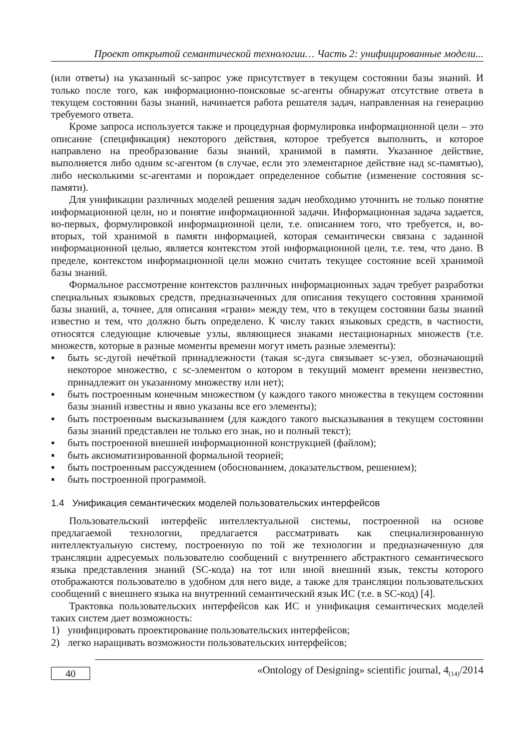Проект открытой семантической технологии… Часть 2: унифицированные модели...
(или ответы) на указанный sc-запрос уже присутствует в текущем состоянии базы знаний. И только после того, как информационно-поисковые sc-агенты обнаружат отсутствие ответа в текущем состоянии базы знаний, начинается работа решателя задач, направленная на генерацию требуемого ответа.
Кроме запроса используется также и процедурная формулировка информационной цели – это описание (спецификация) некоторого действия, которое требуется выполнить, и которое направлено на преобразование базы знаний, хранимой в памяти. Указанное действие, выполняется либо одним sc-агентом (в случае, если это элементарное действие над sc-памятью), либо несколькими sc-агентами и порождает определенное событие (изменение состояния sc-памяти).
Для унификации различных моделей решения задач необходимо уточнить не только понятие информационной цели, но и понятие информационной задачи. Информационная задача задается, во-первых, формулировкой информационной цели, т.е. описанием того, что требуется, и, во-вторых, той хранимой в памяти информацией, которая семантически связана с заданной информационной целью, является контекстом этой информационной цели, т.е. тем, что дано. В пределе, контекстом информационной цели можно считать текущее состояние всей хранимой базы знаний.
Формальное рассмотрение контекстов различных информационных задач требует разработки специальных языковых средств, предназначенных для описания текущего состояния хранимой базы знаний, а, точнее, для описания «грани» между тем, что в текущем состоянии базы знаний известно и тем, что должно быть определено. К числу таких языковых средств, в частности, относятся следующие ключевые узлы, являющиеся знаками нестационарных множеств (т.е. множеств, которые в разные моменты времени могут иметь разные элементы):
▪ быть sc-дугой нечёткой принадлежности (такая sc-дуга связывает sc-узел, обозначающий некоторое множество, с sc-элементом о котором в текущий момент времени неизвестно, принадлежит он указанному множеству или нет);
▪ быть построенным конечным множеством (у каждого такого множества в текущем состоянии базы знаний известны и явно указаны все его элементы);
▪ быть построенным высказыванием (для каждого такого высказывания в текущем состоянии базы знаний представлен не только его знак, но и полный текст);
▪ быть построенной внешней информационной конструкцией (файлом);
▪ быть аксиоматизированной формальной теорией;
▪ быть построенным рассуждением (обоснованием, доказательством, решением);
▪ быть построенной программой.
1.4 Унификация семантических моделей пользовательских интерфейсов
Пользовательский интерфейс интеллектуальной системы, построенной на основе предлагаемой технологии, предлагается рассматривать как специализированную интеллектуальную систему, построенную по той же технологии и предназначенную для трансляции адресуемых пользователю сообщений с внутреннего абстрактного семантического языка представления знаний (SC-кода) на тот или иной внешний язык, тексты которого отображаются пользователю в удобном для него виде, а также для трансляции пользовательских сообщений с внешнего языка на внутренний семантический язык ИС (т.е. в SC-код) [4].
Трактовка пользовательских интерфейсов как ИС и унификация семантических моделей таких систем дает возможность:
1) унифицировать проектирование пользовательских интерфейсов;
2) легко наращивать возможности пользовательских интерфейсов;
40
«Ontology of Designing» scientific journal, 4<sub>(14)</sub>/2014